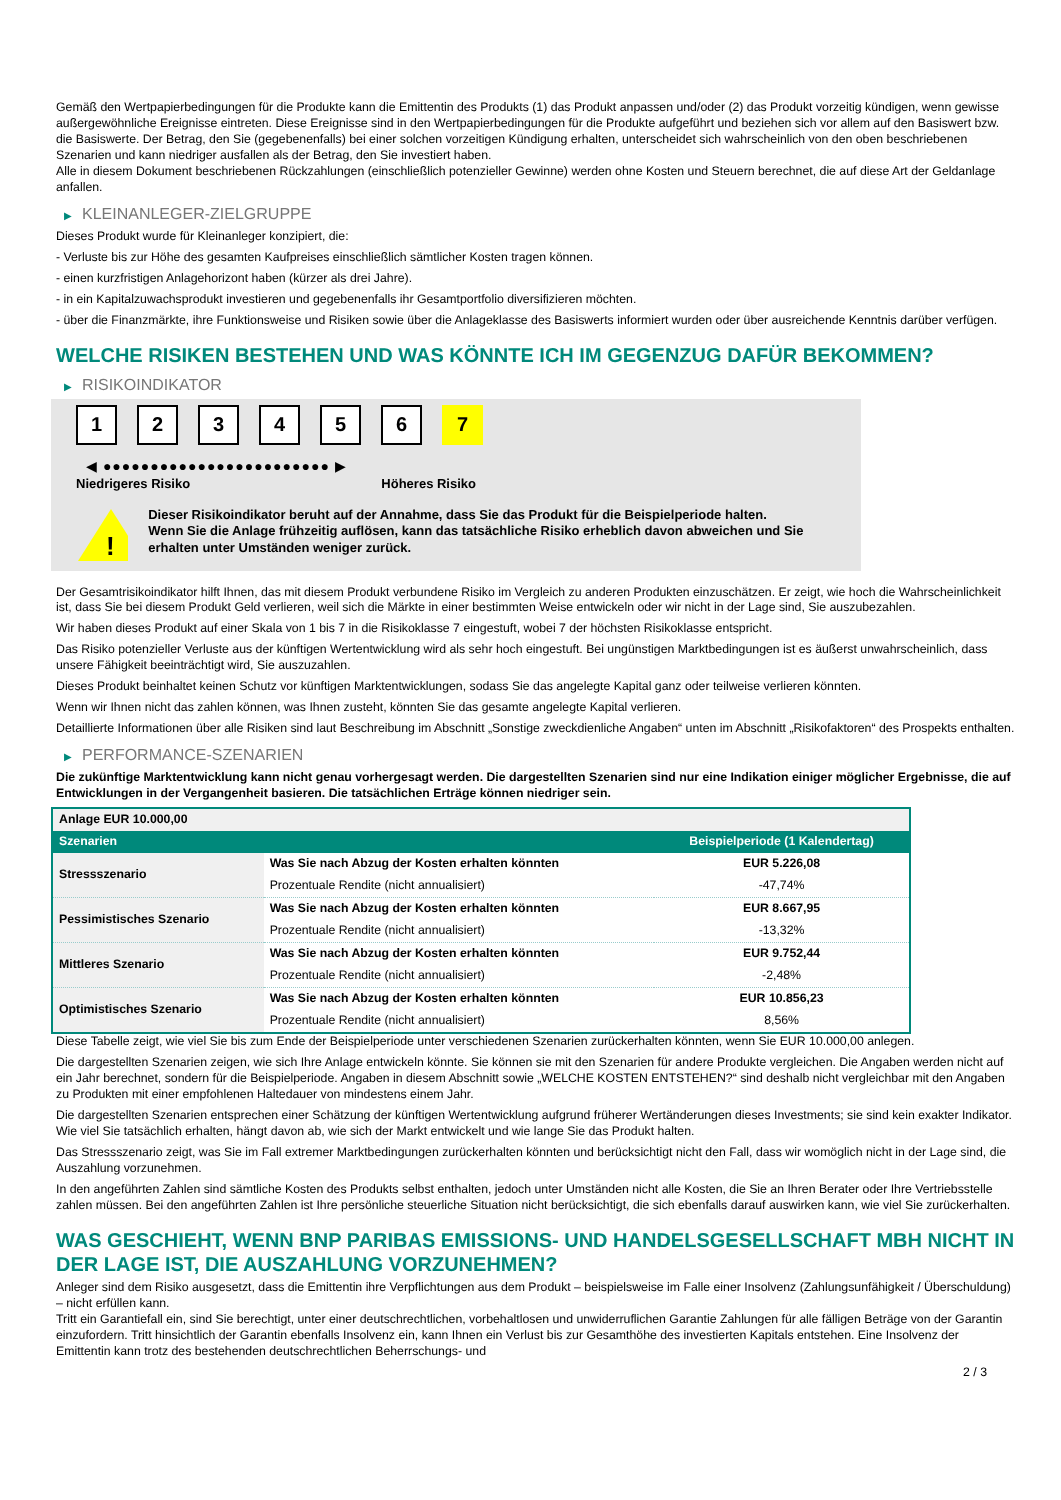Gemäß den Wertpapierbedingungen für die Produkte kann die Emittentin des Produkts (1) das Produkt anpassen und/oder (2) das Produkt vorzeitig kündigen, wenn gewisse außergewöhnliche Ereignisse eintreten. Diese Ereignisse sind in den Wertpapierbedingungen für die Produkte aufgeführt und beziehen sich vor allem auf den Basiswert bzw. die Basiswerte. Der Betrag, den Sie (gegebenenfalls) bei einer solchen vorzeitigen Kündigung erhalten, unterscheidet sich wahrscheinlich von den oben beschriebenen Szenarien und kann niedriger ausfallen als der Betrag, den Sie investiert haben.
Alle in diesem Dokument beschriebenen Rückzahlungen (einschließlich potenzieller Gewinne) werden ohne Kosten und Steuern berechnet, die auf diese Art der Geldanlage anfallen.
▶ KLEINANLEGER-ZIELGRUPPE
Dieses Produkt wurde für Kleinanleger konzipiert, die:
- Verluste bis zur Höhe des gesamten Kaufpreises einschließlich sämtlicher Kosten tragen können.
- einen kurzfristigen Anlagehorizont haben (kürzer als drei Jahre).
- in ein Kapitalzuwachsprodukt investieren und gegebenenfalls ihr Gesamtportfolio diversifizieren möchten.
- über die Finanzmärkte, ihre Funktionsweise und Risiken sowie über die Anlageklasse des Basiswerts informiert wurden oder über ausreichende Kenntnis darüber verfügen.
WELCHE RISIKEN BESTEHEN UND WAS KÖNNTE ICH IM GEGENZUG DAFÜR BEKOMMEN?
▶ RISIKOINDIKATOR
1 2 3 4 5 6 7
◀ ●●●●●●●●●●●●●●●●●●●●●●●● ▶
Niedrigeres Risiko Höheres Risiko
!
Dieser Risikoindikator beruht auf der Annahme, dass Sie das Produkt für die Beispielperiode halten.
Wenn Sie die Anlage frühzeitig auflösen, kann das tatsächliche Risiko erheblich davon abweichen und Sie erhalten unter Umständen weniger zurück.
Der Gesamtrisikoindikator hilft Ihnen, das mit diesem Produkt verbundene Risiko im Vergleich zu anderen Produkten einzuschätzen. Er zeigt, wie hoch die Wahrscheinlichkeit ist, dass Sie bei diesem Produkt Geld verlieren, weil sich die Märkte in einer bestimmten Weise entwickeln oder wir nicht in der Lage sind, Sie auszubezahlen.
Wir haben dieses Produkt auf einer Skala von 1 bis 7 in die Risikoklasse 7 eingestuft, wobei 7 der höchsten Risikoklasse entspricht.
Das Risiko potenzieller Verluste aus der künftigen Wertentwicklung wird als sehr hoch eingestuft. Bei ungünstigen Marktbedingungen ist es äußerst unwahrscheinlich, dass unsere Fähigkeit beeinträchtigt wird, Sie auszuzahlen.
Dieses Produkt beinhaltet keinen Schutz vor künftigen Marktentwicklungen, sodass Sie das angelegte Kapital ganz oder teilweise verlieren könnten.
Wenn wir Ihnen nicht das zahlen können, was Ihnen zusteht, könnten Sie das gesamte angelegte Kapital verlieren.
Detaillierte Informationen über alle Risiken sind laut Beschreibung im Abschnitt „Sonstige zweckdienliche Angaben“ unten im Abschnitt „Risikofaktoren“ des Prospekts enthalten.
▶ PERFORMANCE-SZENARIEN
Die zukünftige Marktentwicklung kann nicht genau vorhergesagt werden. Die dargestellten Szenarien sind nur eine Indikation einiger möglicher Ergebnisse, die auf Entwicklungen in der Vergangenheit basieren. Die tatsächlichen Erträge können niedriger sein.
| Anlage EUR 10.000,00 | | |
| --- | --- | --- |
| Szenarien | | Beispielperiode (1 Kalendertag) |
| Stressszenario | Was Sie nach Abzug der Kosten erhalten könnten | EUR 5.226,08 |
| | Prozentuale Rendite (nicht annualisiert) | -47,74% |
| Pessimistisches Szenario | Was Sie nach Abzug der Kosten erhalten könnten | EUR 8.667,95 |
| | Prozentuale Rendite (nicht annualisiert) | -13,32% |
| Mittleres Szenario | Was Sie nach Abzug der Kosten erhalten könnten | EUR 9.752,44 |
| | Prozentuale Rendite (nicht annualisiert) | -2,48% |
| Optimistisches Szenario | Was Sie nach Abzug der Kosten erhalten könnten | EUR 10.856,23 |
| | Prozentuale Rendite (nicht annualisiert) | 8,56% |
Diese Tabelle zeigt, wie viel Sie bis zum Ende der Beispielperiode unter verschiedenen Szenarien zurückerhalten könnten, wenn Sie EUR 10.000,00 anlegen.
Die dargestellten Szenarien zeigen, wie sich Ihre Anlage entwickeln könnte. Sie können sie mit den Szenarien für andere Produkte vergleichen. Die Angaben werden nicht auf ein Jahr berechnet, sondern für die Beispielperiode. Angaben in diesem Abschnitt sowie „WELCHE KOSTEN ENTSTEHEN?“ sind deshalb nicht vergleichbar mit den Angaben zu Produkten mit einer empfohlenen Haltedauer von mindestens einem Jahr.
Die dargestellten Szenarien entsprechen einer Schätzung der künftigen Wertentwicklung aufgrund früherer Wertänderungen dieses Investments; sie sind kein exakter Indikator. Wie viel Sie tatsächlich erhalten, hängt davon ab, wie sich der Markt entwickelt und wie lange Sie das Produkt halten.
Das Stressszenario zeigt, was Sie im Fall extremer Marktbedingungen zurückerhalten könnten und berücksichtigt nicht den Fall, dass wir womöglich nicht in der Lage sind, die Auszahlung vorzunehmen.
In den angeführten Zahlen sind sämtliche Kosten des Produkts selbst enthalten, jedoch unter Umständen nicht alle Kosten, die Sie an Ihren Berater oder Ihre Vertriebsstelle zahlen müssen. Bei den angeführten Zahlen ist Ihre persönliche steuerliche Situation nicht berücksichtigt, die sich ebenfalls darauf auswirken kann, wie viel Sie zurückerhalten.
WAS GESCHIEHT, WENN BNP PARIBAS EMISSIONS- UND HANDELSGESELLSCHAFT MBH NICHT IN DER LAGE IST, DIE AUSZAHLUNG VORZUNEHMEN?
Anleger sind dem Risiko ausgesetzt, dass die Emittentin ihre Verpflichtungen aus dem Produkt – beispielsweise im Falle einer Insolvenz (Zahlungsunfähigkeit / Überschuldung) – nicht erfüllen kann.
Tritt ein Garantiefall ein, sind Sie berechtigt, unter einer deutschrechtlichen, vorbehaltlosen und unwiderruflichen Garantie Zahlungen für alle fälligen Beträge von der Garantin einzufordern. Tritt hinsichtlich der Garantin ebenfalls Insolvenz ein, kann Ihnen ein Verlust bis zur Gesamthöhe des investierten Kapitals entstehen. Eine Insolvenz der Emittentin kann trotz des bestehenden deutschrechtlichen Beherrschungs- und
2 / 3